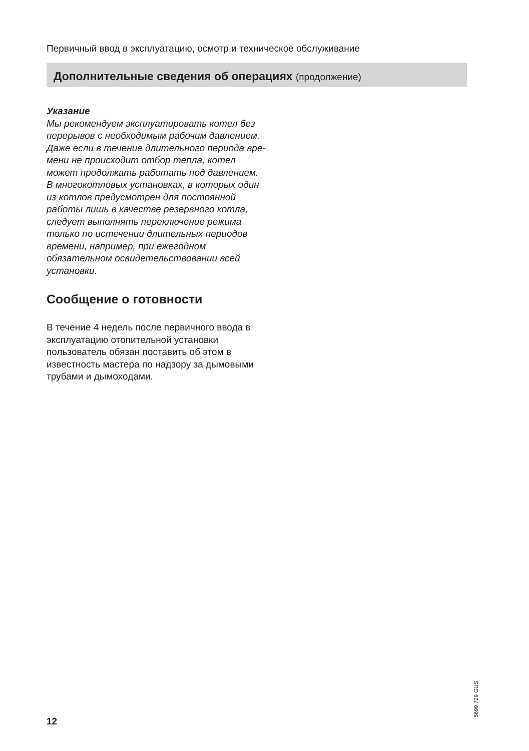Первичный ввод в эксплуатацию, осмотр и техническое обслуживание
Дополнительные сведения об операциях (продолжение)
Указание
Мы рекомендуем эксплуатировать котел без перерывов с необходимым рабочим давлением. Даже если в течение длительного периода вре­мени не происходит отбор тепла, котел может продолжать рабо­тать под давлением. В многокотло­вых установках, в которых один из котлов предусмотрен для постоян­ной работы лишь в качестве резерв­ного котла, следует выполнять переключение режима только по истечении длительных периодов времени, например, при ежегодном обязательном освидетельствова­нии всей установки.
Сообщение о готовности
В течение 4 недель после первичного ввода в эксплуатацию отопительной установки пользователь обязан поставить об этом в известность мастера по надзору за дымовыми тру­бами и дымоходами.
5699 729 GUS
12